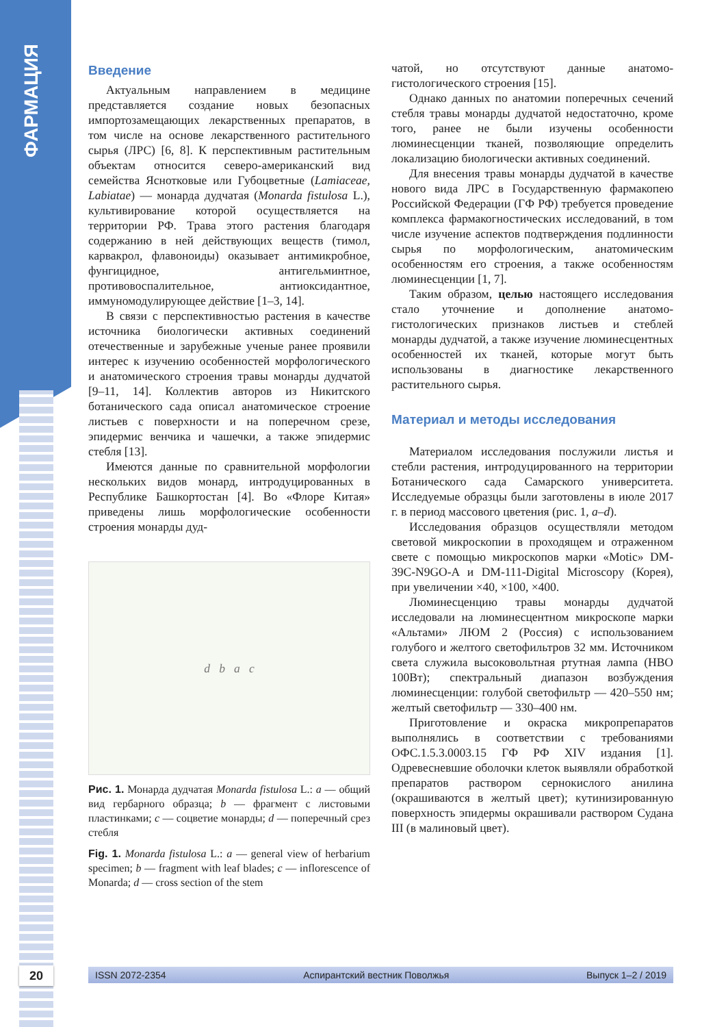ФАРМАЦИЯ
Введение
Актуальным направлением в медицине представляется создание новых безопасных импортозамещающих лекарственных препаратов, в том числе на основе лекарственного растительного сырья (ЛРС) [6, 8]. К перспективным растительным объектам относится северо-американский вид семейства Яснотковые или Губоцветные (Lamiaceae, Labiatae) — монарда дудчатая (Monarda fistulosa L.), культивирование которой осуществляется на территории РФ. Трава этого растения благодаря содержанию в ней действующих веществ (тимол, карвакрол, флавоноиды) оказывает антимикробное, фунгицидное, антигельминтное, противовоспалительное, антиоксидантное, иммуномодулирующее действие [1–3, 14].
В связи с перспективностью растения в качестве источника биологически активных соединений отечественные и зарубежные ученые ранее проявили интерес к изучению особенностей морфологического и анатомического строения травы монарды дудчатой [9–11, 14]. Коллектив авторов из Никитского ботанического сада описал анатомическое строение листьев с поверхности и на поперечном срезе, эпидермис венчика и чашечки, а также эпидермис стебля [13].
Имеются данные по сравнительной морфологии нескольких видов монард, интродуцированных в Республике Башкортостан [4]. Во «Флоре Китая» приведены лишь морфологические особенности строения монарды дуд-
d b a c
Рис. 1. Монарда дудчатая Monarda fistulosa L.: a — общий вид гербарного образца; b — фрагмент с листовыми пластинками; c — соцветие монарды; d — поперечный срез стебля
Fig. 1. Monarda fistulosa L.: a — general view of herbarium specimen; b — fragment with leaf blades; c — inflorescence of Monarda; d — cross section of the stem
чатой, но отсутствуют данные анатомо-гистологического строения [15].
Однако данных по анатомии поперечных сечений стебля травы монарды дудчатой недостаточно, кроме того, ранее не были изучены особенности люминесценции тканей, позволяющие определить локализацию биологически активных соединений.
Для внесения травы монарды дудчатой в качестве нового вида ЛРС в Государственную фармакопею Российской Федерации (ГФ РФ) требуется проведение комплекса фармакогностических исследований, в том числе изучение аспектов подтверждения подлинности сырья по морфологическим, анатомическим особенностям его строения, а также особенностям люминесценции [1, 7].
Таким образом, целью настоящего исследования стало уточнение и дополнение анатомо-гистологических признаков листьев и стеблей монарды дудчатой, а также изучение люминесцентных особенностей их тканей, которые могут быть использованы в диагностике лекарственного растительного сырья.
Материал и методы исследования
Материалом исследования послужили листья и стебли растения, интродуцированного на территории Ботанического сада Самарского университета. Исследуемые образцы были заготовлены в июле 2017 г. в период массового цветения (рис. 1, a–d).
Исследования образцов осуществляли методом световой микроскопии в проходящем и отраженном свете с помощью микроскопов марки «Motic» DM-39C-N9GO-A и DM-111-Digital Microscopy (Корея), при увеличении ×40, ×100, ×400.
Люминесценцию травы монарды дудчатой исследовали на люминесцентном микроскопе марки «Альтами» ЛЮМ 2 (Россия) с использованием голубого и желтого светофильтров 32 мм. Источником света служила высоковольтная ртутная лампа (НВО 100Вт); спектральный диапазон возбуждения люминесценции: голубой светофильтр — 420–550 нм; желтый светофильтр — 330–400 нм.
Приготовление и окраска микропрепаратов выполнялись в соответствии с требованиями ОФС.1.5.3.0003.15 ГФ РФ XIV издания [1]. Одревесневшие оболочки клеток выявляли обработкой препаратов раствором сернокислого анилина (окрашиваются в желтый цвет); кутинизированную поверхность эпидермы окрашивали раствором Судана III (в малиновый цвет).
20 ISSN 2072-2354 Аспирантский вестник Поволжья Выпуск 1–2 / 2019